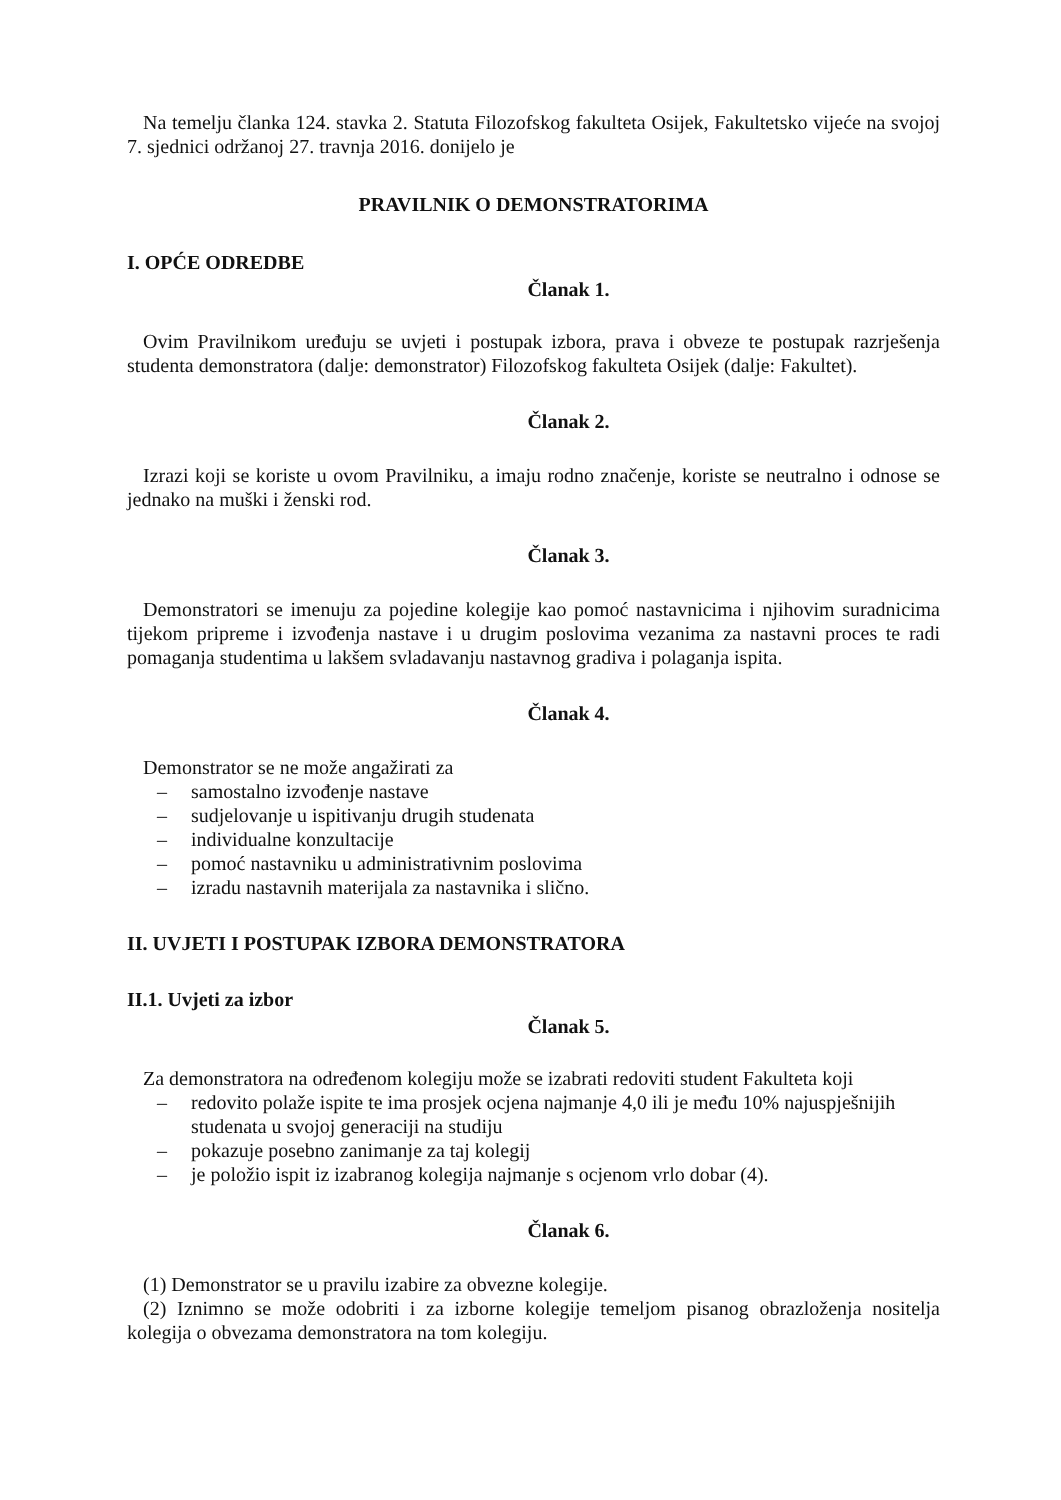Na temelju članka 124. stavka 2. Statuta Filozofskog fakulteta Osijek, Fakultetsko vijeće na svojoj 7. sjednici održanoj 27. travnja 2016. donijelo je
PRAVILNIK O DEMONSTRATORIMA
I. OPĆE ODREDBE
Članak 1.
Ovim Pravilnikom uređuju se uvjeti i postupak izbora, prava i obveze te postupak razrješenja studenta demonstratora (dalje: demonstrator) Filozofskog fakulteta Osijek (dalje: Fakultet).
Članak 2.
Izrazi koji se koriste u ovom Pravilniku, a imaju rodno značenje, koriste se neutralno i odnose se jednako na muški i ženski rod.
Članak 3.
Demonstratori se imenuju za pojedine kolegije kao pomoć nastavnicima i njihovim suradnicima tijekom pripreme i izvođenja nastave i u drugim poslovima vezanima za nastavni proces te radi pomaganja studentima u lakšem svladavanju nastavnog gradiva i polaganja ispita.
Članak 4.
Demonstrator se ne može angažirati za
– samostalno izvođenje nastave
– sudjelovanje u ispitivanju drugih studenata
– individualne konzultacije
– pomoć nastavniku u administrativnim poslovima
– izradu nastavnih materijala za nastavnika i slično.
II. UVJETI I POSTUPAK IZBORA DEMONSTRATORA
II.1. Uvjeti za izbor
Članak 5.
Za demonstratora na određenom kolegiju može se izabrati redoviti student Fakulteta koji
– redovito polaže ispite te ima prosjek ocjena najmanje 4,0 ili je među 10% najuspješnijih studenata u svojoj generaciji na studiju
– pokazuje posebno zanimanje za taj kolegij
– je položio ispit iz izabranog kolegija najmanje s ocjenom vrlo dobar (4).
Članak 6.
(1) Demonstrator se u pravilu izabire za obvezne kolegije.
(2) Iznimno se može odobriti i za izborne kolegije temeljom pisanog obrazloženja nositelja kolegija o obvezama demonstratora na tom kolegiju.